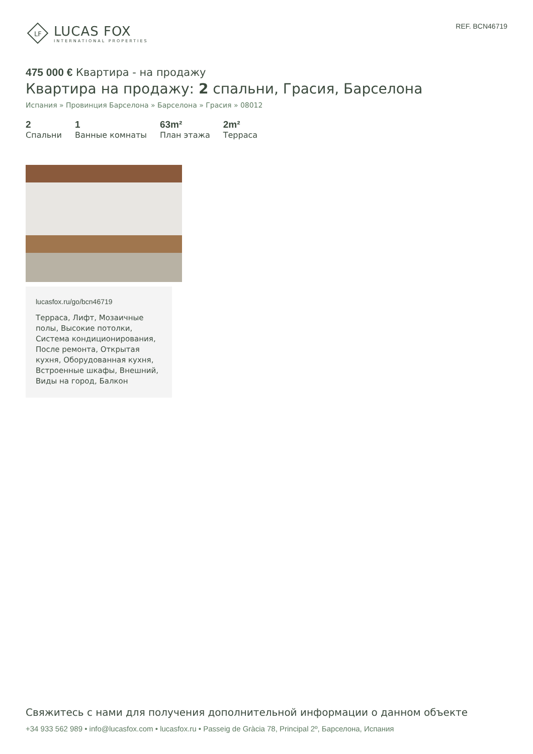LF
LUCAS FOX
INTERNATIONAL PROPERTIES
REF. BCN46719
475 000 € Квартира - на продажу
Квартира на продажу: 2 спальни, Грасия, Барселона
Испания » Провинция Барселона » Барселона » Грасия » 08012
2
Спальни
1
Ванные комнаты
63m²
План этажа
2m²
Терраса
lucasfox.ru/go/bcn46719
Терраса, Лифт, Мозаичные полы, Высокие потолки, Система кондиционирования, После ремонта, Открытая кухня, Оборудованная кухня, Встроенные шкафы, Внешний, Виды на город, Балкон
Свяжитесь с нами для получения дополнительной информации о данном объекте
+34 933 562 989 • info@lucasfox.com • lucasfox.ru • Passeig de Gràcia 78, Principal 2º, Барселона, Испания